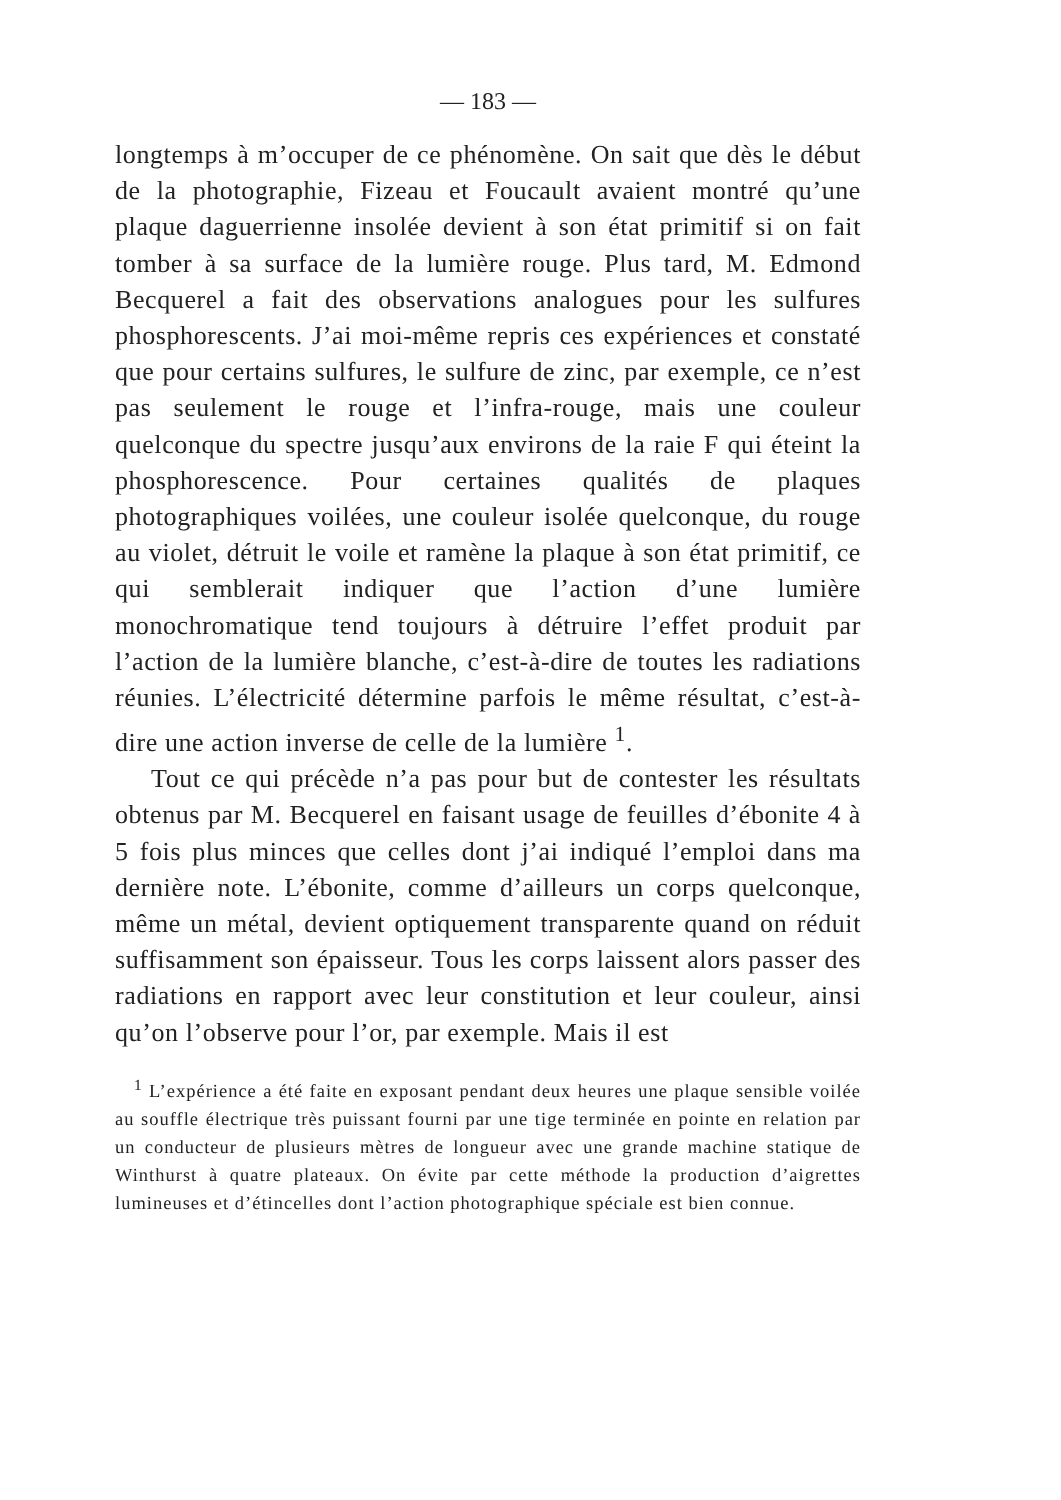— 183 —
longtemps à m’occuper de ce phénomène. On sait que dès le début de la photographie, Fizeau et Foucault avaient montré qu’une plaque daguerrienne insolée devient à son état primitif si on fait tomber à sa surface de la lumière rouge. Plus tard, M. Edmond Becquerel a fait des observations analogues pour les sulfures phosphorescents. J’ai moi-même repris ces expériences et constaté que pour certains sulfures, le sulfure de zinc, par exemple, ce n’est pas seulement le rouge et l’infra-rouge, mais une couleur quelconque du spectre jusqu’aux environs de la raie F qui éteint la phosphorescence. Pour certaines qualités de plaques photographiques voilées, une couleur isolée quelconque, du rouge au violet, détruit le voile et ramène la plaque à son état primitif, ce qui semblerait indiquer que l’action d’une lumière monochromatique tend toujours à détruire l’effet produit par l’action de la lumière blanche, c’est-à-dire de toutes les radiations réunies. L’électricité détermine parfois le même résultat, c’est-à-dire une action inverse de celle de la lumière <sup>1</sup>.
Tout ce qui précède n’a pas pour but de contester les résultats obtenus par M. Becquerel en faisant usage de feuilles d’ébonite 4 à 5 fois plus minces que celles dont j’ai indiqué l’emploi dans ma dernière note. L’ébonite, comme d’ailleurs un corps quelconque, même un métal, devient optiquement transparente quand on réduit suffisamment son épaisseur. Tous les corps laissent alors passer des radiations en rapport avec leur constitution et leur couleur, ainsi qu’on l’observe pour l’or, par exemple. Mais il est
<sup>1</sup> L’expérience a été faite en exposant pendant deux heures une plaque sensible voilée au souffle électrique très puissant fourni par une tige terminée en pointe en relation par un conducteur de plusieurs mètres de longueur avec une grande machine statique de Winthurst à quatre plateaux. On évite par cette méthode la production d’aigrettes lumineuses et d’étincelles dont l’action photographique spéciale est bien connue.